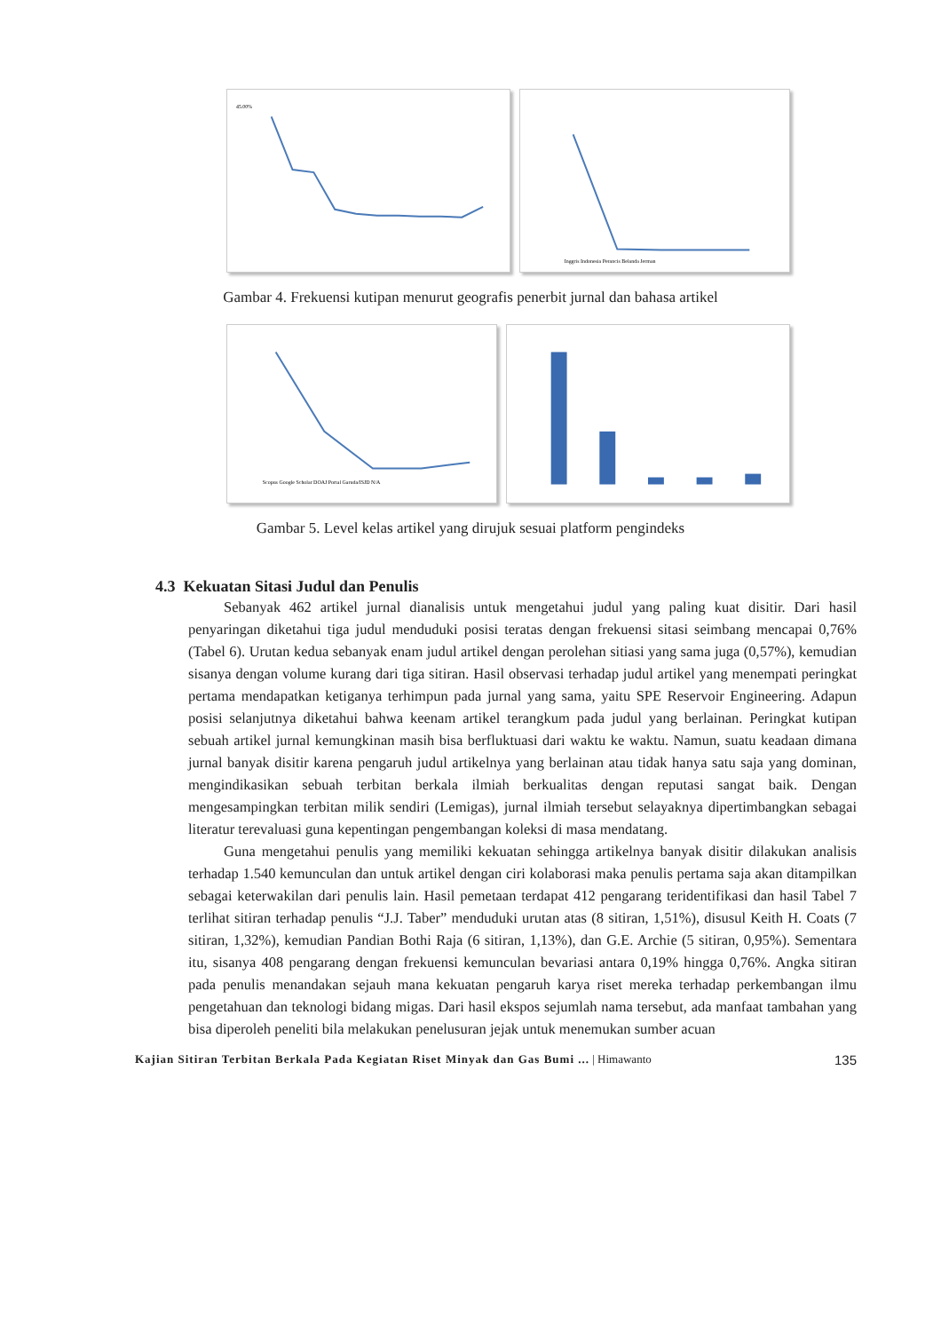45.00%
Inggris Indonesia Perancis Belanda Jerman
Gambar 4. Frekuensi kutipan menurut geografis penerbit jurnal dan bahasa artikel
Scopus Google Scholar DOAJ Portal Garuda/ISJD N/A
Gambar 5. Level kelas artikel yang dirujuk sesuai platform pengindeks
4.3 Kekuatan Sitasi Judul dan Penulis
Sebanyak 462 artikel jurnal dianalisis untuk mengetahui judul yang paling kuat disitir. Dari hasil penyaringan diketahui tiga judul menduduki posisi teratas dengan frekuensi sitasi seimbang mencapai 0,76% (Tabel 6). Urutan kedua sebanyak enam judul artikel dengan perolehan sitiasi yang sama juga (0,57%), kemudian sisanya dengan volume kurang dari tiga sitiran. Hasil observasi terhadap judul artikel yang menempati peringkat pertama mendapatkan ketiganya terhimpun pada jurnal yang sama, yaitu SPE Reservoir Engineering. Adapun posisi selanjutnya diketahui bahwa keenam artikel terangkum pada judul yang berlainan. Peringkat kutipan sebuah artikel jurnal kemungkinan masih bisa berfluktuasi dari waktu ke waktu. Namun, suatu keadaan dimana jurnal banyak disitir karena pengaruh judul artikelnya yang berlainan atau tidak hanya satu saja yang dominan, mengindikasikan sebuah terbitan berkala ilmiah berkualitas dengan reputasi sangat baik. Dengan mengesampingkan terbitan milik sendiri (Lemigas), jurnal ilmiah tersebut selayaknya dipertimbangkan sebagai literatur terevaluasi guna kepentingan pengembangan koleksi di masa mendatang.
Guna mengetahui penulis yang memiliki kekuatan sehingga artikelnya banyak disitir dilakukan analisis terhadap 1.540 kemunculan dan untuk artikel dengan ciri kolaborasi maka penulis pertama saja akan ditampilkan sebagai keterwakilan dari penulis lain. Hasil pemetaan terdapat 412 pengarang teridentifikasi dan hasil Tabel 7 terlihat sitiran terhadap penulis “J.J. Taber” menduduki urutan atas (8 sitiran, 1,51%), disusul Keith H. Coats (7 sitiran, 1,32%), kemudian Pandian Bothi Raja (6 sitiran, 1,13%), dan G.E. Archie (5 sitiran, 0,95%). Sementara itu, sisanya 408 pengarang dengan frekuensi kemunculan bevariasi antara 0,19% hingga 0,76%. Angka sitiran pada penulis menandakan sejauh mana kekuatan pengaruh karya riset mereka terhadap perkembangan ilmu pengetahuan dan teknologi bidang migas. Dari hasil ekspos sejumlah nama tersebut, ada manfaat tambahan yang bisa diperoleh peneliti bila melakukan penelusuran jejak untuk menemukan sumber acuan
Kajian Sitiran Terbitan Berkala Pada Kegiatan Riset Minyak dan Gas Bumi ... | Himawanto 135